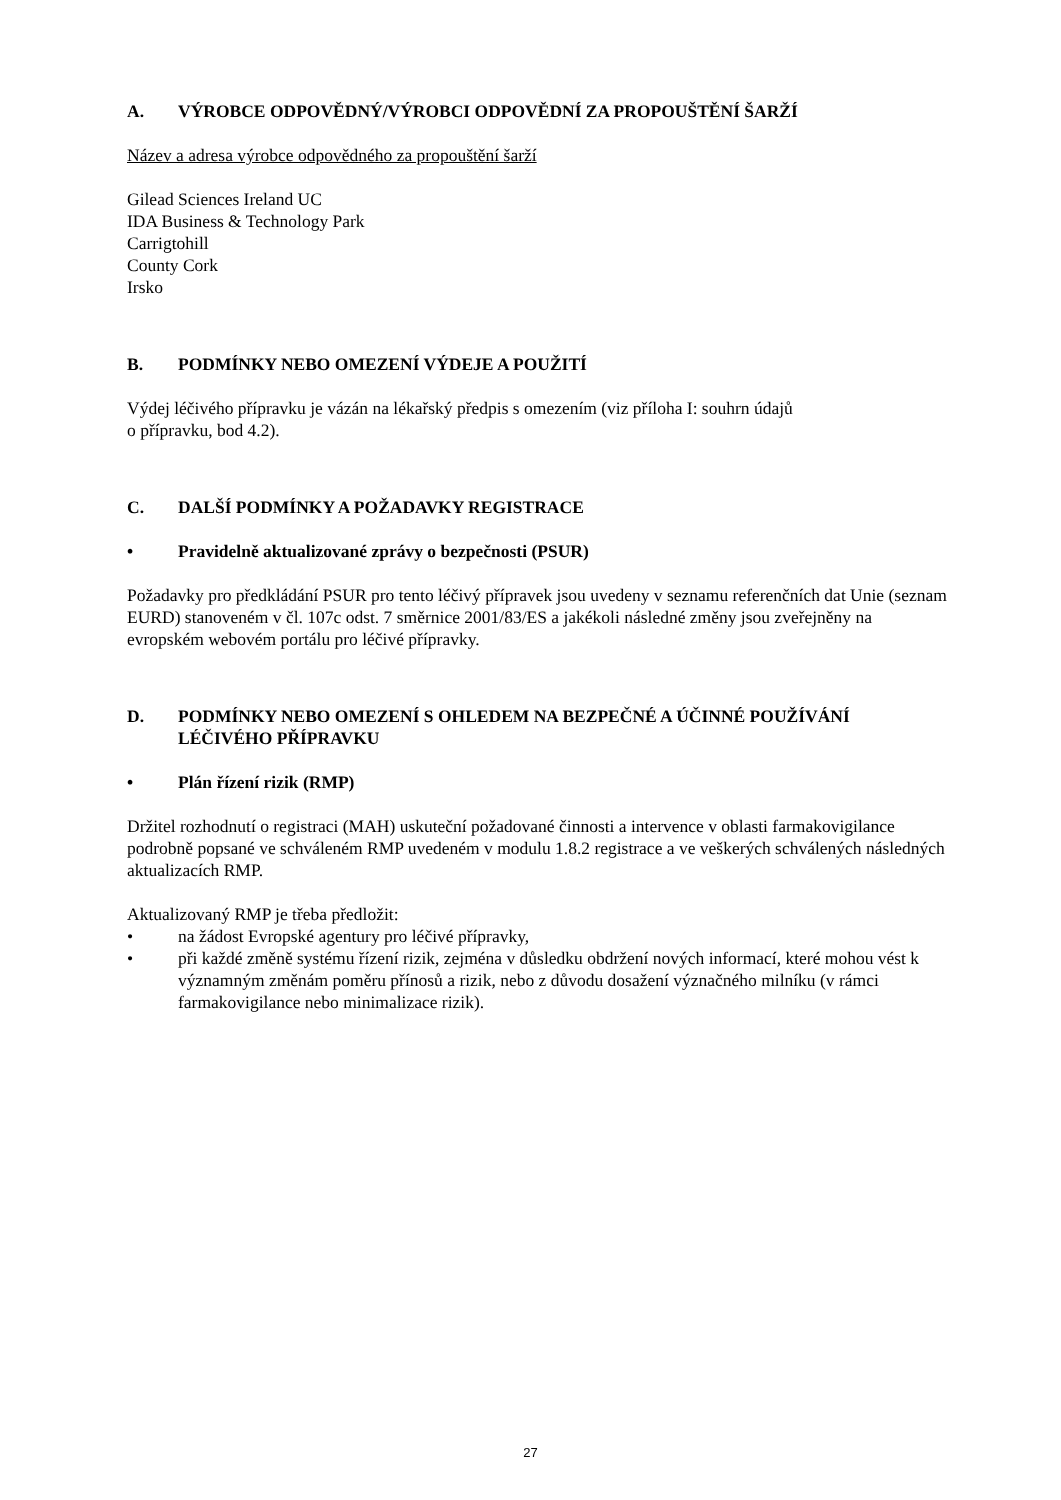A. VÝROBCE ODPOVĚDNÝ/VÝROBCI ODPOVĚDNÍ ZA PROPOUŠTĚNÍ ŠARŽÍ
Název a adresa výrobce odpovědného za propouštění šarží
Gilead Sciences Ireland UC
IDA Business & Technology Park
Carrigtohill
County Cork
Irsko
B. PODMÍNKY NEBO OMEZENÍ VÝDEJE A POUŽITÍ
Výdej léčivého přípravku je vázán na lékařský předpis s omezením (viz příloha I: souhrn údajů
o přípravku, bod 4.2).
C. DALŠÍ PODMÍNKY A POŽADAVKY REGISTRACE
• Pravidelně aktualizované zprávy o bezpečnosti (PSUR)
Požadavky pro předkládání PSUR pro tento léčivý přípravek jsou uvedeny v seznamu referenčních dat Unie (seznam EURD) stanoveném v čl. 107c odst. 7 směrnice 2001/83/ES a jakékoli následné změny jsou zveřejněny na evropském webovém portálu pro léčivé přípravky.
D. PODMÍNKY NEBO OMEZENÍ S OHLEDEM NA BEZPEČNÉ A ÚČINNÉ POUŽÍVÁNÍ LÉČIVÉHO PŘÍPRAVKU
• Plán řízení rizik (RMP)
Držitel rozhodnutí o registraci (MAH) uskuteční požadované činnosti a intervence v oblasti farmakovigilance podrobně popsané ve schváleném RMP uvedeném v modulu 1.8.2 registrace a ve veškerých schválených následných aktualizacích RMP.
Aktualizovaný RMP je třeba předložit:
• na žádost Evropské agentury pro léčivé přípravky,
• při každé změně systému řízení rizik, zejména v důsledku obdržení nových informací, které mohou vést k významným změnám poměru přínosů a rizik, nebo z důvodu dosažení význačného milníku (v rámci farmakovigilance nebo minimalizace rizik).
27